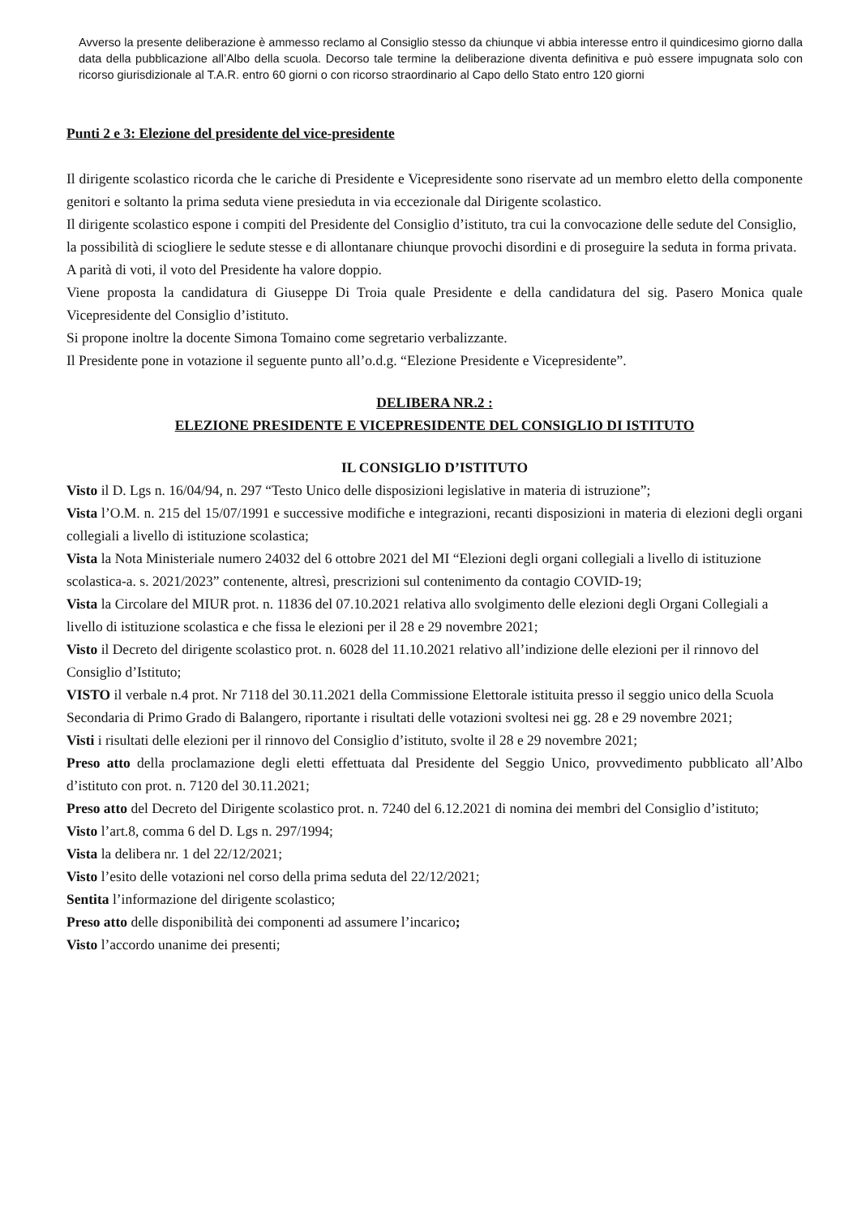Avverso la presente deliberazione è ammesso reclamo al Consiglio stesso da chiunque vi abbia interesse entro il quindicesimo giorno dalla data della pubblicazione all’Albo della scuola. Decorso tale termine la deliberazione diventa definitiva e può essere impugnata solo con ricorso giurisdizionale al T.A.R. entro 60 giorni o con ricorso straordinario al Capo dello Stato entro 120 giorni
Punti 2 e 3: Elezione del presidente del vice-presidente
Il dirigente scolastico ricorda che le cariche di Presidente e Vicepresidente sono riservate ad un membro eletto della componente genitori e soltanto la prima seduta viene presieduta in via eccezionale dal Dirigente scolastico.
Il dirigente scolastico espone i compiti del Presidente del Consiglio d’istituto, tra cui la convocazione delle sedute del Consiglio, la possibilità di sciogliere le sedute stesse e di allontanare chiunque provochi disordini e di proseguire la seduta in forma privata. A parità di voti, il voto del Presidente ha valore doppio.
Viene proposta la candidatura di Giuseppe Di Troia quale Presidente e della candidatura del sig. Pasero Monica quale Vicepresidente del Consiglio d’istituto.
Si propone inoltre la docente Simona Tomaino come segretario verbalizzante.
Il Presidente pone in votazione il seguente punto all’o.d.g. “Elezione Presidente e Vicepresidente”.
DELIBERA NR.2 :
ELEZIONE PRESIDENTE E VICEPRESIDENTE DEL CONSIGLIO DI ISTITUTO
IL CONSIGLIO D’ISTITUTO
Visto il D. Lgs n. 16/04/94, n. 297 “Testo Unico delle disposizioni legislative in materia di istruzione”;
Vista l’O.M. n. 215 del 15/07/1991 e successive modifiche e integrazioni, recanti disposizioni in materia di elezioni degli organi collegiali a livello di istituzione scolastica;
Vista la Nota Ministeriale numero 24032 del 6 ottobre 2021 del MI “Elezioni degli organi collegiali a livello di istituzione scolastica-a. s. 2021/2023” contenente, altresì, prescrizioni sul contenimento da contagio COVID-19;
Vista la Circolare del MIUR prot. n. 11836 del 07.10.2021 relativa allo svolgimento delle elezioni degli Organi Collegiali a livello di istituzione scolastica e che fissa le elezioni per il 28 e 29 novembre 2021;
Visto il Decreto del dirigente scolastico prot. n. 6028 del 11.10.2021 relativo all’indizione delle elezioni per il rinnovo del Consiglio d’Istituto;
VISTO il verbale n.4 prot. Nr 7118 del 30.11.2021 della Commissione Elettorale istituita presso il seggio unico della Scuola Secondaria di Primo Grado di Balangero, riportante i risultati delle votazioni svoltesi nei gg. 28 e 29 novembre 2021;
Visti i risultati delle elezioni per il rinnovo del Consiglio d’istituto, svolte il 28 e 29 novembre 2021;
Preso atto della proclamazione degli eletti effettuata dal Presidente del Seggio Unico, provvedimento pubblicato all’Albo d’istituto con prot. n. 7120 del 30.11.2021;
Preso atto del Decreto del Dirigente scolastico prot. n. 7240 del 6.12.2021 di nomina dei membri del Consiglio d’istituto;
Visto l’art.8, comma 6 del D. Lgs n. 297/1994;
Vista la delibera nr. 1 del 22/12/2021;
Visto l’esito delle votazioni nel corso della prima seduta del 22/12/2021;
Sentita l’informazione del dirigente scolastico;
Preso atto delle disponibilità dei componenti ad assumere l’incarico;
Visto l’accordo unanime dei presenti;